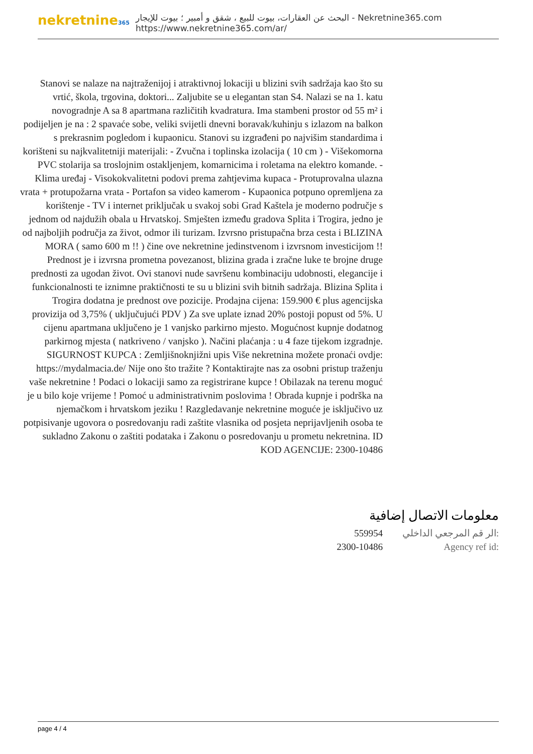nekretnine365
البحث عن العقارات، بيوت للبيع ، شقق و أمبير ؛ بيوت للإيجار - Nekretnine365.com
https://www.nekretnine365.com/ar/
Stanovi se nalaze na najtraženijoj i atraktivnoj lokaciji u blizini svih sadržaja kao što su vrtić, škola, trgovina, doktori... Zaljubite se u elegantan stan S4. Nalazi se na 1. katu novogradnje A sa 8 apartmana različitih kvadratura. Ima stambeni prostor od 55 m² i podijeljen je na : 2 spavaće sobe, veliki svijetli dnevni boravak/kuhinju s izlazom na balkon s prekrasnim pogledom i kupaonicu. Stanovi su izgrađeni po najvišim standardima i korišteni su najkvalitetniji materijali: - Zvučna i toplinska izolacija ( 10 cm ) - Višekomorna PVC stolarija sa troslojnim ostakljenjem, komarnicima i roletama na elektro komande. - Klima uređaj - Visokokvalitetni podovi prema zahtjevima kupaca - Protuprovalna ulazna vrata + protupožarna vrata - Portafon sa video kamerom - Kupaonica potpuno opremljena za korištenje - TV i internet priključak u svakoj sobi Grad Kaštela je moderno područje s jednom od najdužih obala u Hrvatskoj. Smješten između gradova Splita i Trogira, jedno je od najboljih područja za život, odmor ili turizam. Izvrsno pristupačna brza cesta i BLIZINA MORA ( samo 600 m !! ) čine ove nekretnine jedinstvenom i izvrsnom investicijom !! Prednost je i izvrsna prometna povezanost, blizina grada i zračne luke te brojne druge prednosti za ugodan život. Ovi stanovi nude savršenu kombinaciju udobnosti, elegancije i funkcionalnosti te iznimne praktičnosti te su u blizini svih bitnih sadržaja. Blizina Splita i Trogira dodatna je prednost ove pozicije. Prodajna cijena: 159.900 € plus agencijska provizija od 3,75% ( uključujući PDV ) Za sve uplate iznad 20% postoji popust od 5%. U cijenu apartmana uključeno je 1 vanjsko parkirno mjesto. Mogućnost kupnje dodatnog parkirnog mjesta ( natkriveno / vanjsko ). Načini plaćanja : u 4 faze tijekom izgradnje. SIGURNOST KUPCA : Zemljišnoknjižni upis Više nekretnina možete pronaći ovdje: https://mydalmacia.de/ Nije ono što tražite ? Kontaktirajte nas za osobni pristup traženju vaše nekretnine ! Podaci o lokaciji samo za registrirane kupce ! Obilazak na terenu moguć je u bilo koje vrijeme ! Pomoć u administrativnim poslovima ! Obrada kupnje i podrška na njemačkom i hrvatskom jeziku ! Razgledavanje nekretnine moguće je isključivo uz potpisivanje ugovora o posredovanju radi zaštite vlasnika od posjeta neprijavljenih osoba te sukladno Zakonu o zaštiti podataka i Zakonu o posredovanju u prometu nekretnina. ID KOD AGENCIJE: 2300-10486
معلومات الاتصال إضافية
559954 الر قم المرجعي الداخلي:
2300-10486 Agency ref id:
page 4 / 4